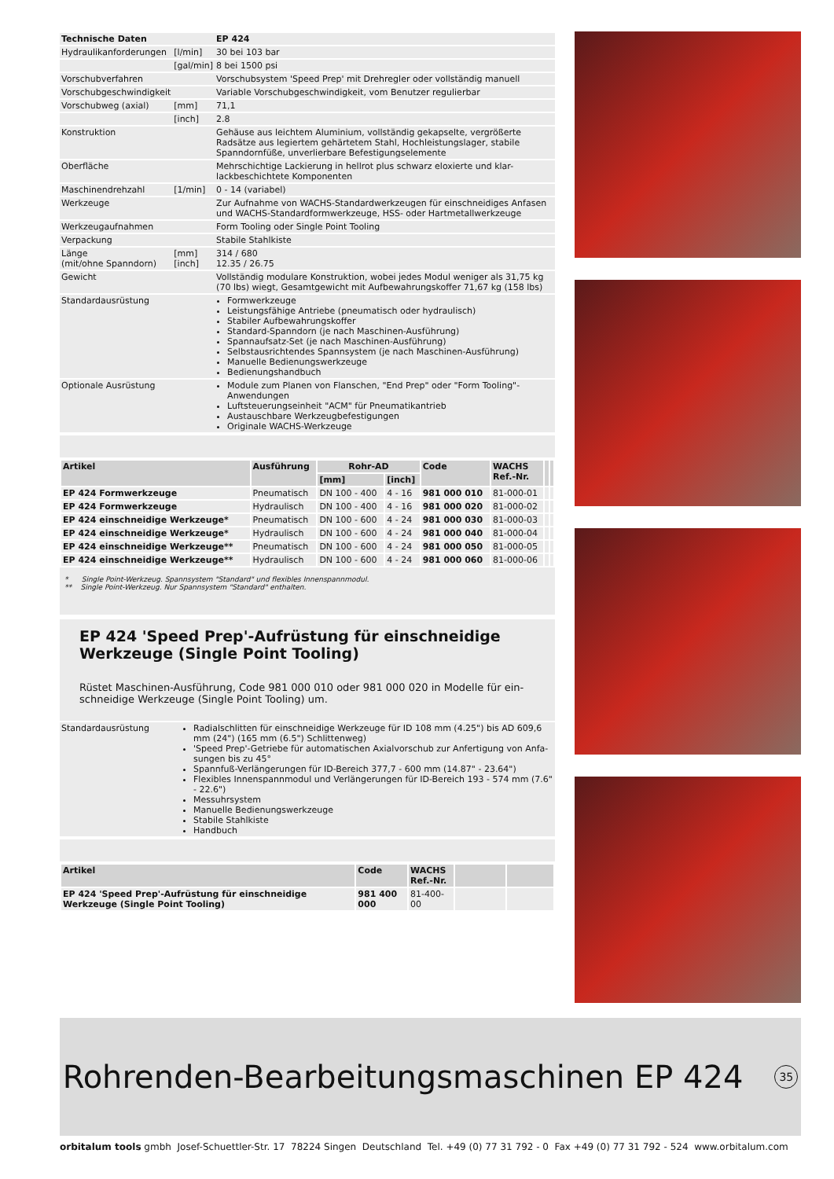| Technische Daten | | EP 424 |
| --- | --- | --- |
| Hydraulikanforderungen | [l/min] | 30 bei 103 bar |
| | [gal/min] | 8 bei 1500 psi |
| Vorschubverfahren | | Vorschubsystem 'Speed Prep' mit Drehregler oder vollständig manuell |
| Vorschubgeschwindigkeit | | Variable Vorschubgeschwindigkeit, vom Benutzer regulierbar |
| Vorschubweg (axial) | [mm] | 71,1 |
| | [inch] | 2.8 |
| Konstruktion | | Gehäuse aus leichtem Aluminium, vollständig gekapselte, vergrößerte Radsätze aus legiertem gehärtetem Stahl, Hochleistungslager, stabile Spanndornfüße, unverlierbare Befestigungselemente |
| Oberfläche | | Mehrschichtige Lackierung in hellrot plus schwarz eloxierte und klar-lackbeschichtete Komponenten |
| Maschinendrehzahl | [1/min] | 0 - 14 (variabel) |
| Werkzeuge | | Zur Aufnahme von WACHS-Standardwerkzeugen für einschneidiges Anfasen und WACHS-Standardformwerkzeuge, HSS- oder Hartmetallwerkzeuge |
| Werkzeugaufnahmen | | Form Tooling oder Single Point Tooling |
| Verpackung | | Stabile Stahlkiste |
| Länge (mit/ohne Spanndorn) | [mm] [inch] | 314 / 680 12.35 / 26.75 |
| Gewicht | | Vollständig modulare Konstruktion, wobei jedes Modul weniger als 31,75 kg (70 lbs) wiegt, Gesamtgewicht mit Aufbewahrungskoffer 71,67 kg (158 lbs) |
| Standardausrüstung | | Formwerkzeuge Leistungsfähige Antriebe (pneumatisch oder hydraulisch) Stabiler Aufbewahrungskoffer Standard-Spanndorn (je nach Maschinen-Ausführung) Spannaufsatz-Set (je nach Maschinen-Ausführung) Selbstausrichtendes Spannsystem (je nach Maschinen-Ausführung) Manuelle Bedienungswerkzeuge Bedienungshandbuch |
| Optionale Ausrüstung | | Module zum Planen von Flanschen, "End Prep" oder "Form Tooling"-Anwendungen Luftsteuerungseinheit "ACM" für Pneumatikantrieb Austauschbare Werkzeugbefestigungen Originale WACHS-Werkzeuge |
| Artikel | Ausführung | Rohr-AD | | Code | WACHS Ref.-Nr. | | |
| --- | --- | --- | --- | --- | --- | --- | --- |
| | | [mm] | [inch] | | | | |
| EP 424 Formwerkzeuge | Pneumatisch | DN 100 - 400 | 4 - 16 | 981 000 010 | 81-000-01 | | |
| EP 424 Formwerkzeuge | Hydraulisch | DN 100 - 400 | 4 - 16 | 981 000 020 | 81-000-02 | | |
| EP 424 einschneidige Werkzeuge* | Pneumatisch | DN 100 - 600 | 4 - 24 | 981 000 030 | 81-000-03 | | |
| EP 424 einschneidige Werkzeuge* | Hydraulisch | DN 100 - 600 | 4 - 24 | 981 000 040 | 81-000-04 | | |
| EP 424 einschneidige Werkzeuge** | Pneumatisch | DN 100 - 600 | 4 - 24 | 981 000 050 | 81-000-05 | | |
| EP 424 einschneidige Werkzeuge** | Hydraulisch | DN 100 - 600 | 4 - 24 | 981 000 060 | 81-000-06 | | |
* Single Point-Werkzeug. Spannsystem "Standard" und flexibles Innenspannmodul.
** Single Point-Werkzeug. Nur Spannsystem "Standard" enthalten.
EP 424 'Speed Prep'-Aufrüstung für einschneidige Werkzeuge (Single Point Tooling)
Rüstet Maschinen-Ausführung, Code 981 000 010 oder 981 000 020 in Modelle für ein-schneidige Werkzeuge (Single Point Tooling) um.
| Standardausrüstung | Radialschlitten für einschneidige Werkzeuge für ID 108 mm (4.25") bis AD 609,6 mm (24") (165 mm (6.5") Schlittenweg) 'Speed Prep'-Getriebe für automatischen Axialvorschub zur Anfertigung von Anfa-sungen bis zu 45° Spannfuß-Verlängerungen für ID-Bereich 377,7 - 600 mm (14.87" - 23.64") Flexibles Innenspannmodul und Verlängerungen für ID-Bereich 193 - 574 mm (7.6" - 22.6") Messuhrsystem Manuelle Bedienungswerkzeuge Stabile Stahlkiste Handbuch |
| Artikel | Code | WACHS Ref.-Nr. | | |
| --- | --- | --- | --- | --- |
| EP 424 'Speed Prep'-Aufrüstung für einschneidige Werkzeuge (Single Point Tooling) | 981 400 000 | 81-400-00 | | |
Rohrenden-Bearbeitungsmaschinen EP 424 35
orbitalum tools gmbh Josef-Schuettler-Str. 17 78224 Singen Deutschland Tel. +49 (0) 77 31 792 - 0 Fax +49 (0) 77 31 792 - 524 www.orbitalum.com